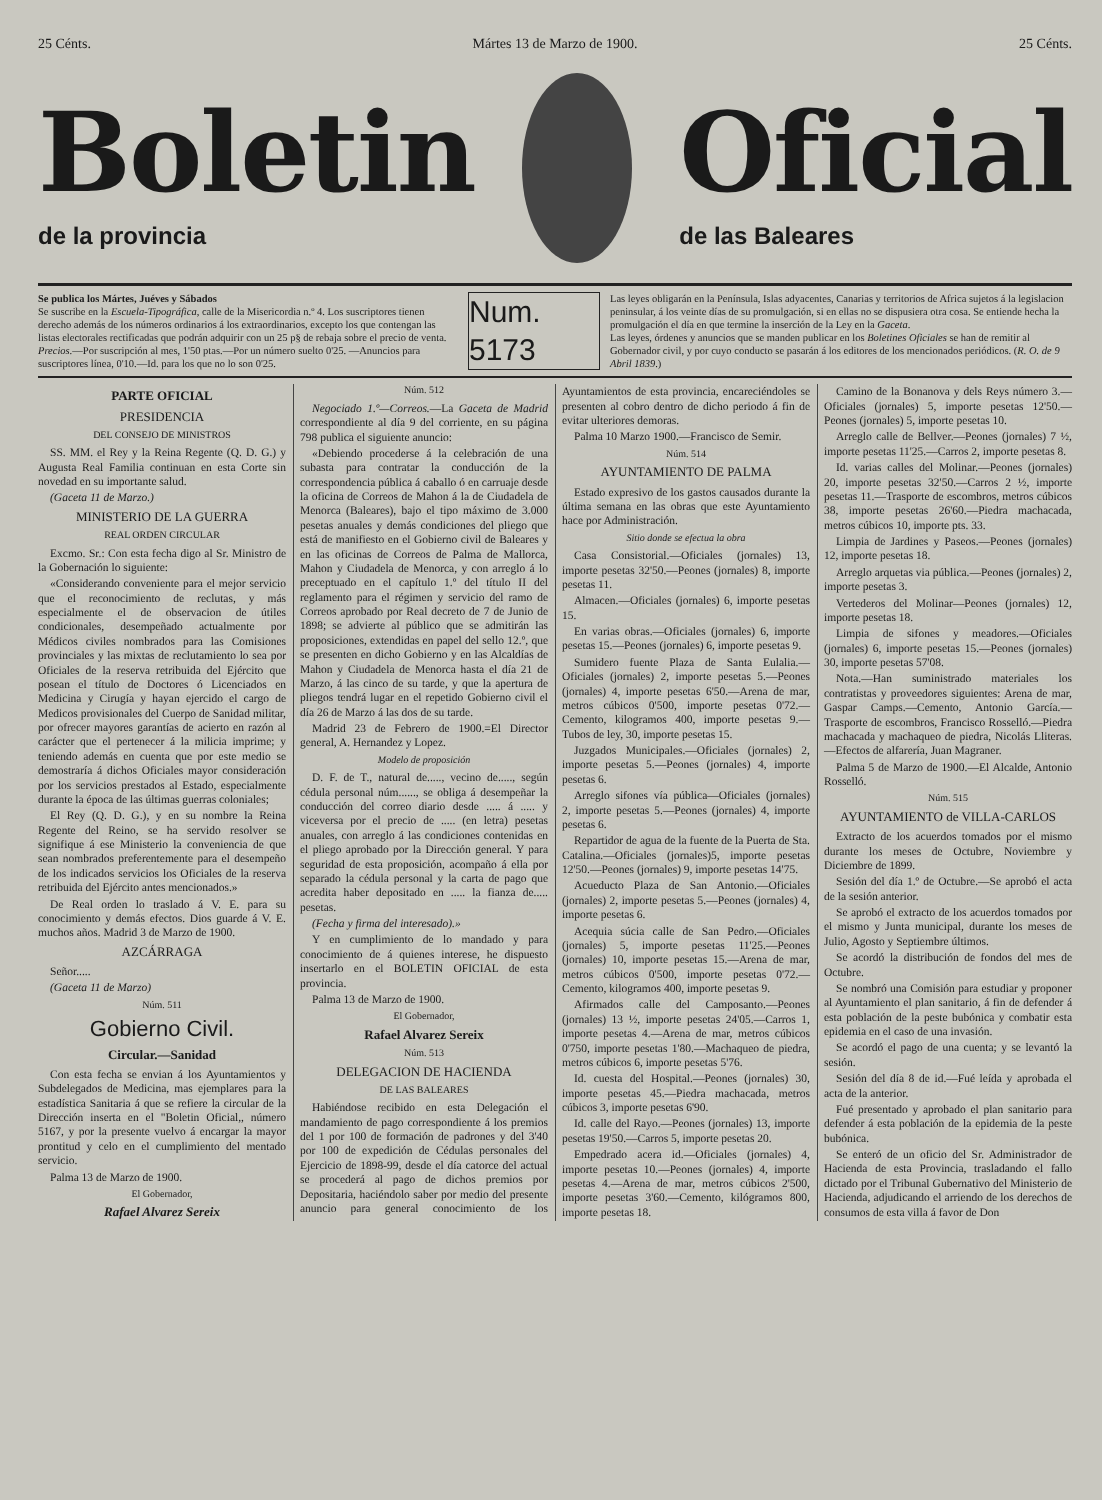25 Cénts. Mártes 13 de Marzo de 1900. 25 Cénts.
Boletin
de la provincia
Oficial
de las Baleares
Se publica los Mártes, Juéves y Sábados
Se suscribe en la Escuela-Tipográfica, calle de la Misericordia n.º 4. Los suscriptores tienen derecho además de los números ordinarios á los extraordinarios, excepto los que contengan las listas electorales rectificadas que podrán adquirir con un 25 p§ de rebaja sobre el precio de venta. Precios.—Por suscripción al mes, 1'50 ptas.—Por un número suelto 0'25. —Anuncios para suscriptores línea, 0'10.—Id. para los que no lo son 0'25.
Num. 5173
Las leyes obligarán en la Península, Islas adyacentes, Canarias y territorios de Africa sujetos á la legislacion peninsular, á los veinte días de su promulgación, si en ellas no se dispusiera otra cosa. Se entiende hecha la promulgación el día en que termine la inserción de la Ley en la Gaceta.
Las leyes, órdenes y anuncios que se manden publicar en los Boletines Oficiales se han de remitir al Gobernador civil, y por cuyo conducto se pasarán á los editores de los mencionados periódicos. (R. O. de 9 Abril 1839.)
PARTE OFICIAL
PRESIDENCIA
DEL CONSEJO DE MINISTROS
SS. MM. el Rey y la Reina Regente (Q. D. G.) y Augusta Real Familia continuan en esta Corte sin novedad en su importante salud.
(Gaceta 11 de Marzo.)
MINISTERIO DE LA GUERRA
REAL ORDEN CIRCULAR
Excmo. Sr.: Con esta fecha digo al Sr. Ministro de la Gobernación lo siguiente:
«Considerando conveniente para el mejor servicio que el reconocimiento de reclutas, y más especialmente el de observacion de útiles condicionales, desempeñado actualmente por Médicos civiles nombrados para las Comisiones provinciales y las mixtas de reclutamiento lo sea por Oficiales de la reserva retribuida del Ejército que posean el título de Doctores ó Licenciados en Medicina y Cirugía y hayan ejercido el cargo de Medicos provisionales del Cuerpo de Sanidad militar, por ofrecer mayores garantías de acierto en razón al carácter que el pertenecer á la milicia imprime; y teniendo además en cuenta que por este medio se demostraría á dichos Oficiales mayor consideración por los servicios prestados al Estado, especialmente durante la época de las últimas guerras coloniales;
El Rey (Q. D. G.), y en su nombre la Reina Regente del Reino, se ha servido resolver se signifique á ese Ministerio la conveniencia de que sean nombrados preferentemente para el desempeño de los indicados servicios los Oficiales de la reserva retribuida del Ejército antes mencionados.»
De Real orden lo traslado á V. E. para su conocimiento y demás efectos. Dios guarde á V. E. muchos años. Madrid 3 de Marzo de 1900.
AZCÁRRAGA
Señor.....
(Gaceta 11 de Marzo)
Núm. 511
Gobierno Civil.
Circular.—Sanidad
Con esta fecha se envian á los Ayuntamientos y Subdelegados de Medicina, mas ejemplares para la estadística Sanitaria á que se refiere la circular de la Dirección inserta en el "Boletin Oficial,, número 5167, y por la presente vuelvo á encargar la mayor prontitud y celo en el cumplimiento del mentado servicio.
Palma 13 de Marzo de 1900.
El Gobernador,
Rafael Alvarez Sereix
Núm. 512
Negociado 1.º—Correos.—La Gaceta de Madrid correspondiente al día 9 del corriente, en su página 798 publica el siguiente anuncio:
«Debiendo procederse á la celebración de una subasta para contratar la conducción de la correspondencia pública á caballo ó en carruaje desde la oficina de Correos de Mahon á la de Ciudadela de Menorca (Baleares), bajo el tipo máximo de 3.000 pesetas anuales y demás condiciones del pliego que está de manifiesto en el Gobierno civil de Baleares y en las oficinas de Correos de Palma de Mallorca, Mahon y Ciudadela de Menorca, y con arreglo á lo preceptuado en el capítulo 1.º del título II del reglamento para el régimen y servicio del ramo de Correos aprobado por Real decreto de 7 de Junio de 1898; se advierte al público que se admitirán las proposiciones, extendidas en papel del sello 12.º, que se presenten en dicho Gobierno y en las Alcaldías de Mahon y Ciudadela de Menorca hasta el día 21 de Marzo, á las cinco de su tarde, y que la apertura de pliegos tendrá lugar en el repetido Gobierno civil el día 26 de Marzo á las dos de su tarde.
Madrid 23 de Febrero de 1900.=El Director general, A. Hernandez y Lopez.
Modelo de proposición
D. F. de T., natural de....., vecino de....., según cédula personal núm......, se obliga á desempeñar la conducción del correo diario desde ..... á ..... y viceversa por el precio de ..... (en letra) pesetas anuales, con arreglo á las condiciones contenidas en el pliego aprobado por la Dirección general. Y para seguridad de esta proposición, acompaño á ella por separado la cédula personal y la carta de pago que acredita haber depositado en ..... la fianza de..... pesetas.
(Fecha y firma del interesado).»
Y en cumplimiento de lo mandado y para conocimiento de á quienes interese, he dispuesto insertarlo en el BOLETIN OFICIAL de esta provincia.
Palma 13 de Marzo de 1900.
El Gobernador,
Rafael Alvarez Sereix
Núm. 513
DELEGACION DE HACIENDA
DE LAS BALEARES
Habiéndose recibido en esta Delegación el mandamiento de pago correspondiente á los premios del 1 por 100 de formación de padrones y del 3'40 por 100 de expedición de Cédulas personales del Ejercicio de 1898-99, desde el día catorce del actual se procederá al pago de dichos premios por Depositaria, haciéndolo saber por medio del presente anuncio para general conocimiento de los Ayuntamientos de esta provincia, encareciéndoles se presenten al cobro dentro de dicho periodo á fin de evitar ulteriores demoras.
Palma 10 Marzo 1900.—Francisco de Semir.
Núm. 514
AYUNTAMIENTO DE PALMA
Estado expresivo de los gastos causados durante la última semana en las obras que este Ayuntamiento hace por Administración.
Sitio donde se efectua la obra
Casa Consistorial.—Oficiales (jornales) 13, importe pesetas 32'50.—Peones (jornales) 8, importe pesetas 11.
Almacen.—Oficiales (jornales) 6, importe pesetas 15.
En varias obras.—Oficiales (jornales) 6, importe pesetas 15.—Peones (jornales) 6, importe pesetas 9.
Sumidero fuente Plaza de Santa Eulalia.—Oficiales (jornales) 2, importe pesetas 5.—Peones (jornales) 4, importe pesetas 6'50.—Arena de mar, metros cúbicos 0'500, importe pesetas 0'72.—Cemento, kilogramos 400, importe pesetas 9.—Tubos de ley, 30, importe pesetas 15.
Juzgados Municipales.—Oficiales (jornales) 2, importe pesetas 5.—Peones (jornales) 4, importe pesetas 6.
Arreglo sifones vía pública—Oficiales (jornales) 2, importe pesetas 5.—Peones (jornales) 4, importe pesetas 6.
Repartidor de agua de la fuente de la Puerta de Sta. Catalina.—Oficiales (jornales)5, importe pesetas 12'50.—Peones (jornales) 9, importe pesetas 14'75.
Acueducto Plaza de San Antonio.—Oficiales (jornales) 2, importe pesetas 5.—Peones (jornales) 4, importe pesetas 6.
Acequia súcia calle de San Pedro.—Oficiales (jornales) 5, importe pesetas 11'25.—Peones (jornales) 10, importe pesetas 15.—Arena de mar, metros cúbicos 0'500, importe pesetas 0'72.—Cemento, kilogramos 400, importe pesetas 9.
Afirmados calle del Camposanto.—Peones (jornales) 13 ½, importe pesetas 24'05.—Carros 1, importe pesetas 4.—Arena de mar, metros cúbicos 0'750, importe pesetas 1'80.—Machaqueo de piedra, metros cúbicos 6, importe pesetas 5'76.
Id. cuesta del Hospital.—Peones (jornales) 30, importe pesetas 45.—Piedra machacada, metros cúbicos 3, importe pesetas 6'90.
Id. calle del Rayo.—Peones (jornales) 13, importe pesetas 19'50.—Carros 5, importe pesetas 20.
Empedrado acera id.—Oficiales (jornales) 4, importe pesetas 10.—Peones (jornales) 4, importe pesetas 4.—Arena de mar, metros cúbicos 2'500, importe pesetas 3'60.—Cemento, kilógramos 800, importe pesetas 18.
Camino de la Bonanova y dels Reys número 3.—Oficiales (jornales) 5, importe pesetas 12'50.—Peones (jornales) 5, importe pesetas 10.
Arreglo calle de Bellver.—Peones (jornales) 7 ½, importe pesetas 11'25.—Carros 2, importe pesetas 8.
Id. varias calles del Molinar.—Peones (jornales) 20, importe pesetas 32'50.—Carros 2 ½, importe pesetas 11.—Trasporte de escombros, metros cúbicos 38, importe pesetas 26'60.—Piedra machacada, metros cúbicos 10, importe pts. 33.
Limpia de Jardines y Paseos.—Peones (jornales) 12, importe pesetas 18.
Arreglo arquetas via pública.—Peones (jornales) 2, importe pesetas 3.
Vertederos del Molinar—Peones (jornales) 12, importe pesetas 18.
Limpia de sifones y meadores.—Oficiales (jornales) 6, importe pesetas 15.—Peones (jornales) 30, importe pesetas 57'08.
Nota.—Han suministrado materiales los contratistas y proveedores siguientes: Arena de mar, Gaspar Camps.—Cemento, Antonio García.—Trasporte de escombros, Francisco Rosselló.—Piedra machacada y machaqueo de piedra, Nicolás Lliteras.—Efectos de alfarería, Juan Magraner.
Palma 5 de Marzo de 1900.—El Alcalde, Antonio Rosselló.
Núm. 515
AYUNTAMIENTO de VILLA-CARLOS
Extracto de los acuerdos tomados por el mismo durante los meses de Octubre, Noviembre y Diciembre de 1899.
Sesión del día 1.º de Octubre.—Se aprobó el acta de la sesión anterior.
Se aprobó el extracto de los acuerdos tomados por el mismo y Junta municipal, durante los meses de Julio, Agosto y Septiembre últimos.
Se acordó la distribución de fondos del mes de Octubre.
Se nombró una Comisión para estudiar y proponer al Ayuntamiento el plan sanitario, á fin de defender á esta población de la peste bubónica y combatir esta epidemia en el caso de una invasión.
Se acordó el pago de una cuenta; y se levantó la sesión.
Sesión del día 8 de id.—Fué leída y aprobada el acta de la anterior.
Fué presentado y aprobado el plan sanitario para defender á esta población de la epidemia de la peste bubónica.
Se enteró de un oficio del Sr. Administrador de Hacienda de esta Provincia, trasladando el fallo dictado por el Tribunal Gubernativo del Ministerio de Hacienda, adjudicando el arriendo de los derechos de consumos de esta villa á favor de Don